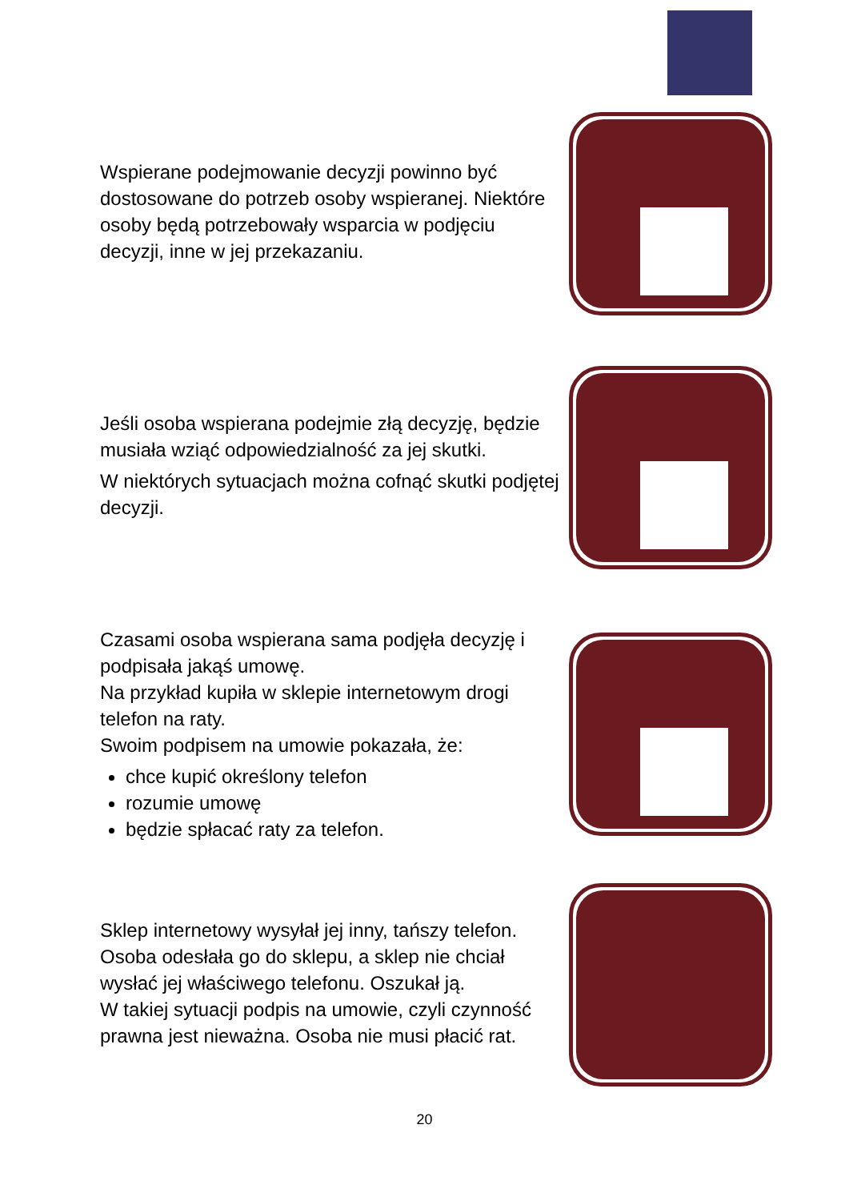Wspierane podejmowanie decyzji powinno być dostosowane do potrzeb osoby wspieranej. Niektóre osoby będą potrzebowały wsparcia w podjęciu decyzji, inne w jej przekazaniu.
Jeśli osoba wspierana podejmie złą decyzję, będzie musiała wziąć odpowiedzialność za jej skutki.
W niektórych sytuacjach można cofnąć skutki podjętej decyzji.
Czasami osoba wspierana sama podjęła decyzję i podpisała jakąś umowę.
Na przykład kupiła w sklepie internetowym drogi telefon na raty.
Swoim podpisem na umowie pokazała, że:
chce kupić określony telefon
rozumie umowę
będzie spłacać raty za telefon.
Sklep internetowy wysyłał jej inny, tańszy telefon. Osoba odesłała go do sklepu, a sklep nie chciał wysłać jej właściwego telefonu. Oszukał ją.
W takiej sytuacji podpis na umowie, czyli czynność prawna jest nieważna. Osoba nie musi płacić rat.
20